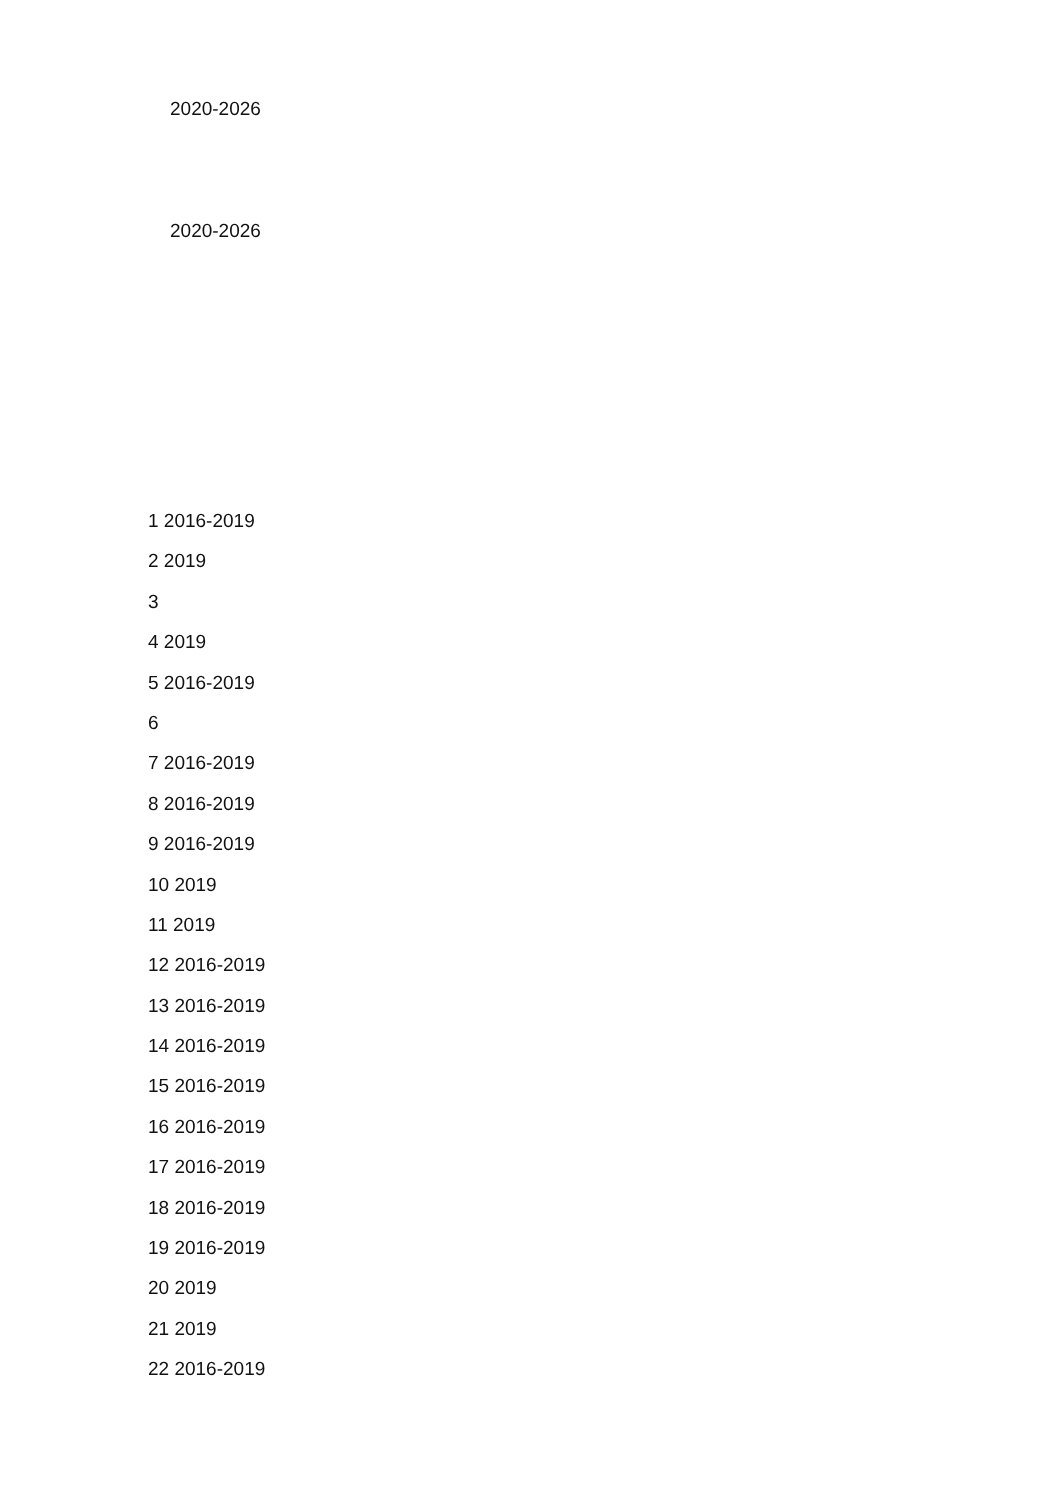2020-2026
2020-2026
1 2016-2019
2 2019
3
4 2019
5 2016-2019
6
7 2016-2019
8 2016-2019
9 2016-2019
10 2019
11 2019
12 2016-2019
13 2016-2019
14 2016-2019
15 2016-2019
16 2016-2019
17 2016-2019
18 2016-2019
19 2016-2019
20 2019
21 2019
22 2016-2019